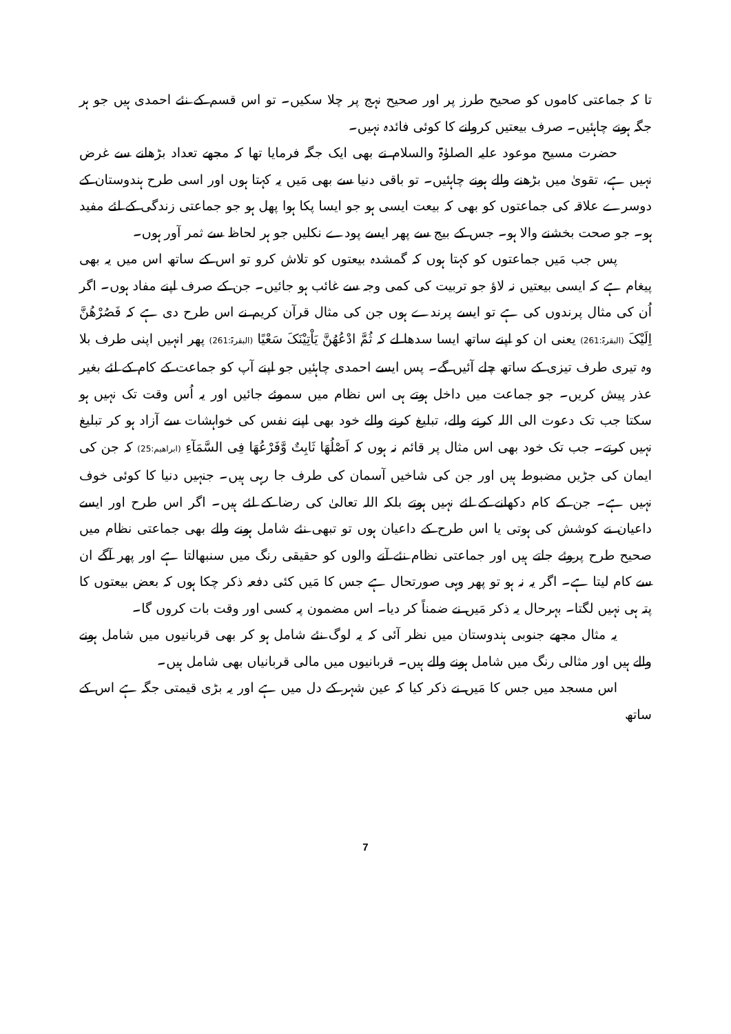تا کہ جماعتی کاموں کو صحیح طرز پر اور صحیح نہج پر چلا سکیں۔ تو اس قسم کے نئے احمدی ہیں جو ہر جگہ ہونے چاہئیں۔ صرف بیعتیں کروانے کا کوئی فائدہ نہیں۔
حضرت مسیح موعود علیہ الصلوٰۃ والسلام نے بھی ایک جگہ فرمایا تھا کہ مجھے تعداد بڑھانے سے غرض نہیں ہے، تقویٰ میں بڑھنے والے ہونے چاہئیں۔ تو باقی دنیا سے بھی مَیں یہ کہتا ہوں اور اسی طرح ہندوستان کے دوسرے علاقہ کی جماعتوں کو بھی کہ بیعت ایسی ہو جو ایسا پکا ہوا پھل ہو جو جماعتی زندگی کے لئے مفید ہو۔ جو صحت بخشنے والا ہو۔ جس کے بیج سے پھر ایسے پودے نکلیں جو ہر لحاظ سے ثمر آور ہوں۔
پس جب مَیں جماعتوں کو کہتا ہوں کہ گمشدہ بیعتوں کو تلاش کرو تو اس کے ساتھ اس میں یہ بھی پیغام ہے کہ ایسی بیعتیں نہ لاؤ جو تربیت کی کمی وجہ سے غائب ہو جائیں۔ جن کے صرف اپنے مفاد ہوں۔ اگر اُن کی مثال پرندوں کی ہے تو ایسے پرندے ہوں جن کی مثال قرآن کریم نے اس طرح دی ہے کہ فَصُرْھُنَّ اِلَیْکَ (البقرۃ:261) یعنی ان کو اپنے ساتھ ایسا سدھا لے کہ ثُمَّ ادْعُھُنَّ یَاْتِیْنَکَ سَعْیًا (البقرۃ:261) پھر انہیں اپنی طرف بلا وہ تیری طرف تیزی کے ساتھ چلے آئیں گے۔ پس ایسے احمدی چاہئیں جو اپنے آپ کو جماعت کے کام کے لئے بغیر عذر پیش کریں۔ جو جماعت میں داخل ہوتے ہی اس نظام میں سموئے جائیں اور یہ اُس وقت تک نہیں ہو سکتا جب تک دعوت الی اللہ کرنے والے، تبلیغ کرنے والے خود بھی اپنے نفس کی خواہشات سے آزاد ہو کر تبلیغ نہیں کرتے۔ جب تک خود بھی اس مثال پر قائم نہ ہوں کہ اَصْلُھَا ثَابِتٌ وَّفَرْعُھَا فِی السَّمَآءِ (ابراھیم:25) کہ جن کی ایمان کی جڑیں مضبوط ہیں اور جن کی شاخیں آسمان کی طرف جا رہی ہیں۔ جنہیں دنیا کا کوئی خوف نہیں ہے۔ جن کے کام دکھانے کے لئے نہیں ہوتے بلکہ اللہ تعالیٰ کی رضا کے لئے ہیں۔ اگر اس طرح اور ایسے داعیان نے کوشش کی ہوتی یا اس طرح کے داعیان ہوں تو تبھی نئے شامل ہونے والے بھی جماعتی نظام میں صحیح طرح پروئے جاتے ہیں اور جماعتی نظام نئے آنے والوں کو حقیقی رنگ میں سنبھالتا ہے اور پھر آگے ان سے کام لیتا ہے۔ اگر یہ نہ ہو تو پھر وہی صورتحال ہے جس کا مَیں کئی دفعہ ذکر چکا ہوں کہ بعض بیعتوں کا پتہ ہی نہیں لگتا۔ بہرحال یہ ذکر مَیں نے ضمناً کر دیا۔ اس مضمون پہ کسی اور وقت بات کروں گا۔
یہ مثال مجھے جنوبی ہندوستان میں نظر آئی کہ یہ لوگ نئے شامل ہو کر بھی قربانیوں میں شامل ہونے والے ہیں اور مثالی رنگ میں شامل ہونے والے ہیں۔ قربانیوں میں مالی قربانیاں بھی شامل ہیں۔
اس مسجد میں جس کا مَیں نے ذکر کیا کہ عین شہر کے دل میں ہے اور یہ بڑی قیمتی جگہ ہے اس کے ساتھ
7